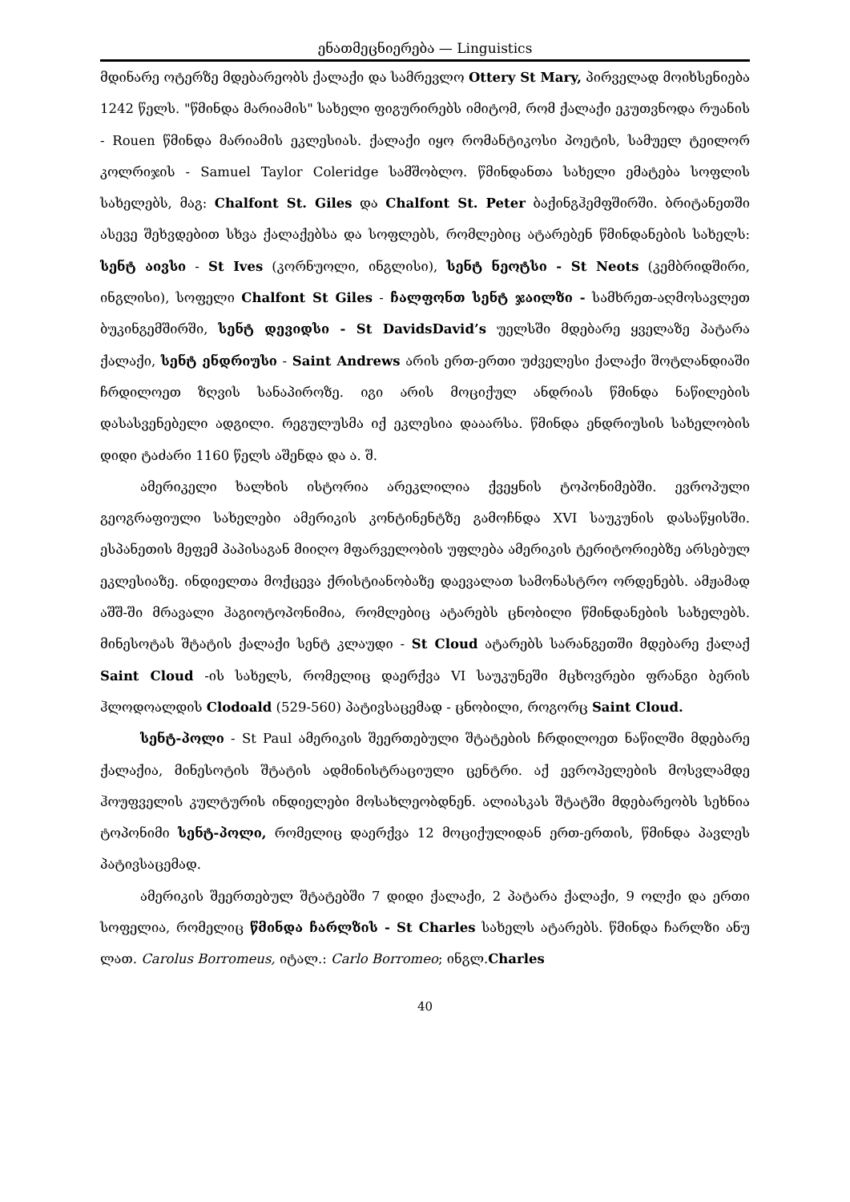ენათმეცნიერება — Linguistics
მდინარე ოტერზე მდებარეობს ქალაქი და სამრევლო Ottery St Mary, პირველად მოიხსენიება 1242 წელს. "წმინდა მარიამის" სახელი ფიგურირებს იმიტომ, რომ ქალაქი ეკუთვნოდა რუანის - Rouen წმინდა მარიამის ეკლესიას. ქალაქი იყო რომანტიკოსი პოეტის, სამუელ ტეილორ კოლრიჯის - Samuel Taylor Coleridge სამშობლო. წმინდანთა სახელი ემატება სოფლის სახელებს, მაგ: Chalfont St. Giles და Chalfont St. Peter ბაქინგჰემფშირში. ბრიტანეთში ასევე შეხვდებით სხვა ქალაქებსა და სოფლებს, რომლებიც ატარებენ წმინდანების სახელს: სენტ აივსი - St Ives (კორნუოლი, ინგლისი), სენტ ნეოტსი - St Neots (კემბრიდშირი, ინგლისი), სოფელი Chalfont St Giles - ჩალფონთ სენტ ჯაილზი - სამხრეთ-აღმოსავლეთ ბუკინგემშირში, სენტ დევიდსი - St DavidsDavid’s უელსში მდებარე ყველაზე პატარა ქალაქი, სენტ ენდრიუსი - Saint Andrews არის ერთ-ერთი უძველესი ქალაქი შოტლანდიაში ჩრდილოეთ ზღვის სანაპიროზე. იგი არის მოციქულ ანდრიას წმინდა ნაწილების დასასვენებელი ადგილი. რეგულუსმა იქ ეკლესია დააარსა. წმინდა ენდრიუსის სახელობის დიდი ტაძარი 1160 წელს აშენდა და ა. შ.
ამერიკელი ხალხის ისტორია არეკლილია ქვეყნის ტოპონიმებში. ევროპული გეოგრაფიული სახელები ამერიკის კონტინენტზე გამოჩნდა XVI საუკუნის დასაწყისში. ესპანეთის მეფემ პაპისაგან მიიღო მფარველობის უფლება ამერიკის ტერიტორიებზე არსებულ ეკლესიაზე. ინდიელთა მოქცევა ქრისტიანობაზე დაევალათ სამონასტრო ორდენებს. ამჟამად აშშ-ში მრავალი ჰაგიოტოპონიმია, რომლებიც ატარებს ცნობილი წმინდანების სახელებს. მინესოტას შტატის ქალაქი სენტ კლაუდი - St Cloud ატარებს სარანგეთში მდებარე ქალაქ Saint Cloud -ის სახელს, რომელიც დაერქვა VI საუკუნეში მცხოვრები ფრანგი ბერის ჰლოდოალდის Clodoald (529-560) პატივსაცემად - ცნობილი, როგორც Saint Cloud.
სენტ-პოლი - St Paul ამერიკის შეერთებული შტატების ჩრდილოეთ ნაწილში მდებარე ქალაქია, მინესოტის შტატის ადმინისტრაციული ცენტრი. აქ ევროპელების მოსვლამდე ჰოუფველის კულტურის ინდიელები მოსახლეობდნენ. ალიასკას შტატში მდებარეობს სეხნია ტოპონიმი სენტ-პოლი, რომელიც დაერქვა 12 მოციქულიდან ერთ-ერთის, წმინდა პავლეს პატივსაცემად.
ამერიკის შეერთებულ შტატებში 7 დიდი ქალაქი, 2 პატარა ქალაქი, 9 ოლქი და ერთი სოფელია, რომელიც წმინდა ჩარლზის - St Charles სახელს ატარებს. წმინდა ჩარლზი ანუ ლათ. Carolus Borromeus, იტალ.: Carlo Borromeo; ინგლ.Charles
40